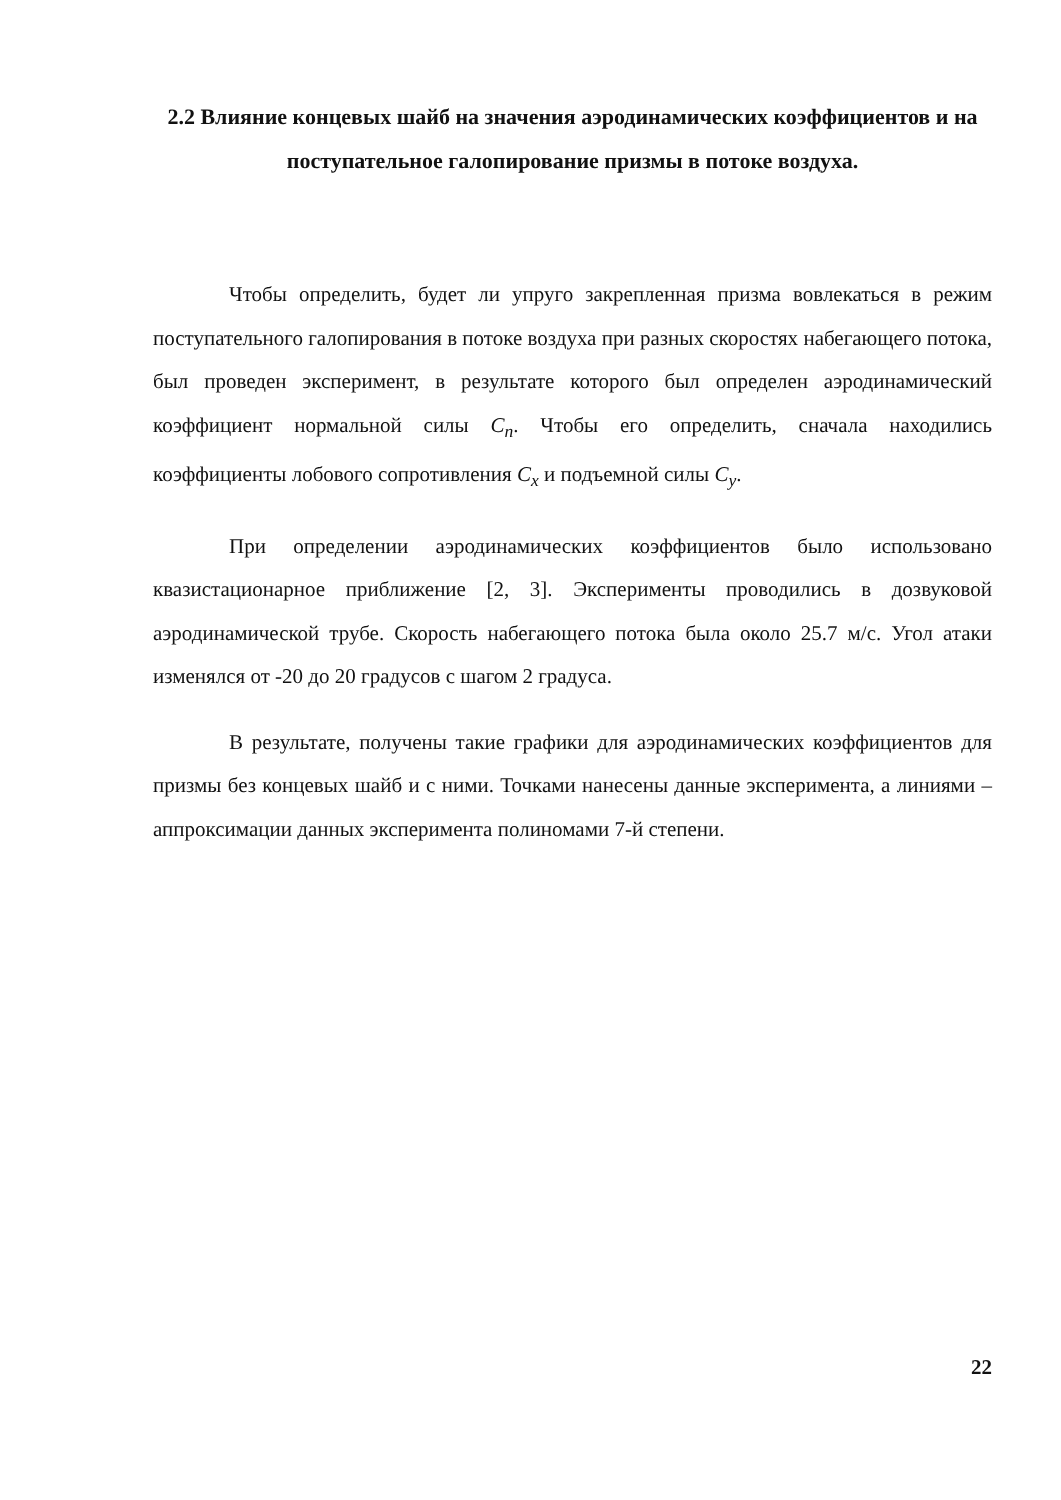2.2 Влияние концевых шайб на значения аэродинамических коэффициентов и на поступательное галопирование призмы в потоке воздуха.
Чтобы определить, будет ли упруго закрепленная призма вовлекаться в режим поступательного галопирования в потоке воздуха при разных скоростях набегающего потока, был проведен эксперимент, в результате которого был определен аэродинамический коэффициент нормальной силы C<sub>n</sub>. Чтобы его определить, сначала находились коэффициенты лобового сопротивления C<sub>x</sub> и подъемной силы C<sub>y</sub>.
При определении аэродинамических коэффициентов было использовано квазистационарное приближение [2, 3]. Эксперименты проводились в дозвуковой аэродинамической трубе. Скорость набегающего потока была около 25.7 м/с. Угол атаки изменялся от -20 до 20 градусов с шагом 2 градуса.
В результате, получены такие графики для аэродинамических коэффициентов для призмы без концевых шайб и с ними. Точками нанесены данные эксперимента, а линиями – аппроксимации данных эксперимента полиномами 7-й степени.
22